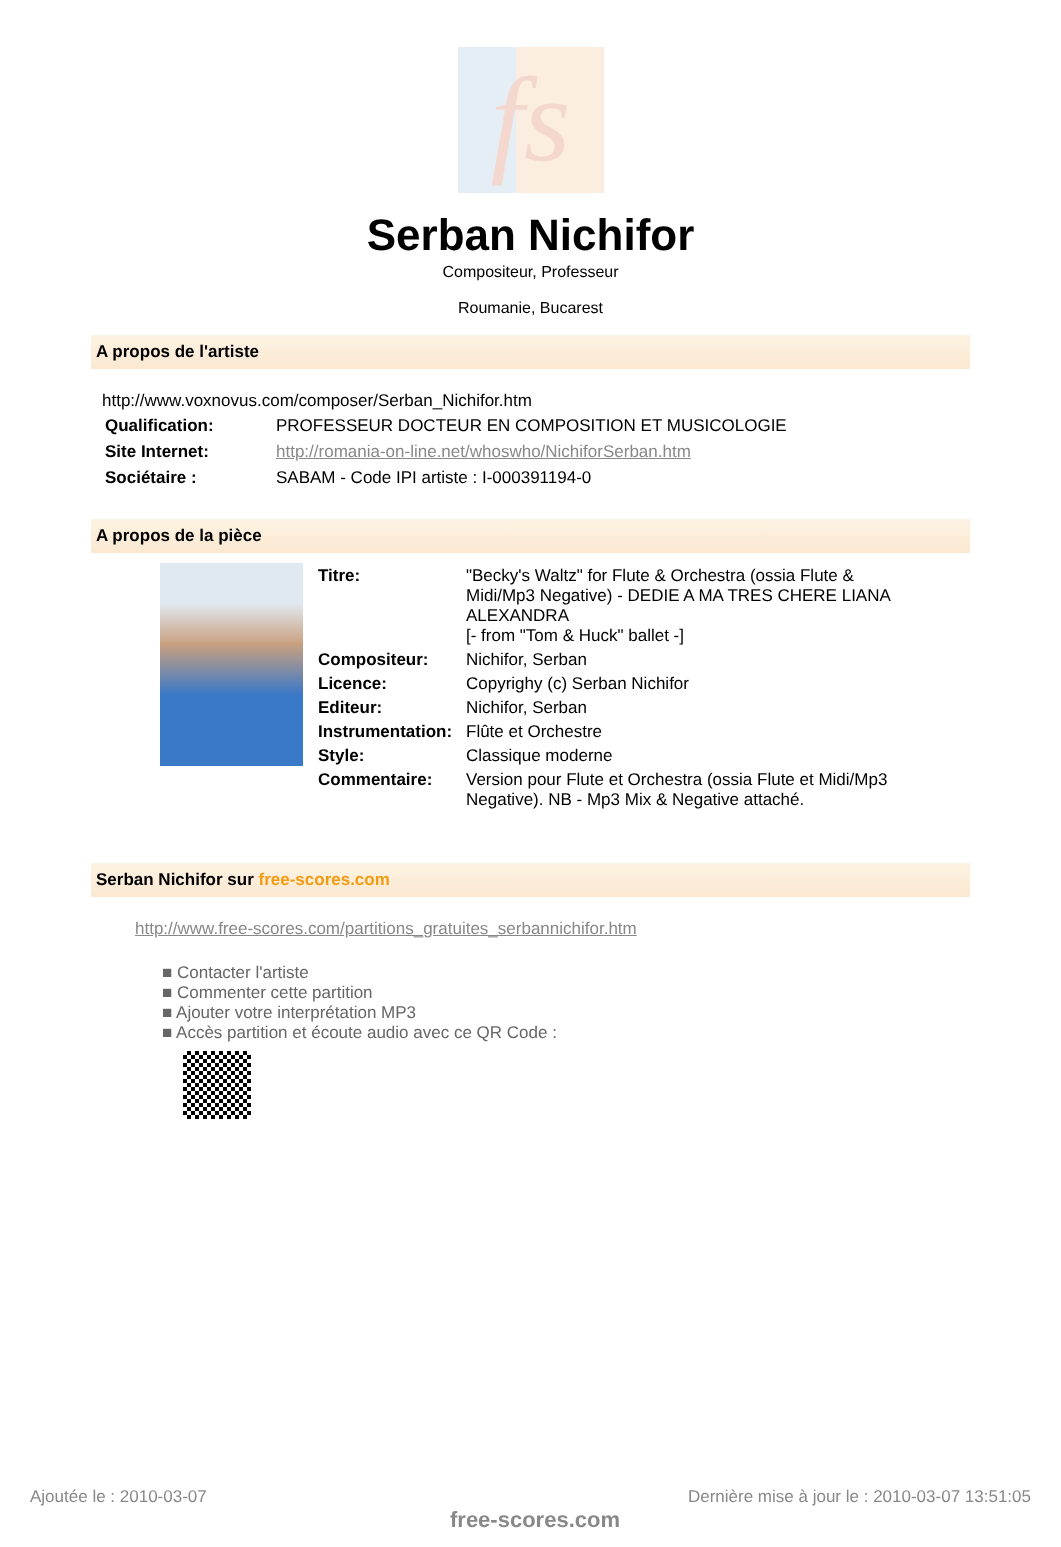fs
Serban Nichifor
Compositeur, Professeur
Roumanie, Bucarest
A propos de l'artiste
http://www.voxnovus.com/composer/Serban_Nichifor.htm
| Qualification: | PROFESSEUR DOCTEUR EN COMPOSITION ET MUSICOLOGIE |
| Site Internet: | http://romania-on-line.net/whoswho/NichiforSerban.htm |
| Sociétaire : | SABAM - Code IPI artiste : I-000391194-0 |
A propos de la pièce
| Titre: | "Becky's Waltz" for Flute & Orchestra (ossia Flute & Midi/Mp3 Negative) - DEDIE A MA TRES CHERE LIANA ALEXANDRA [- from "Tom & Huck" ballet -] |
| Compositeur: | Nichifor, Serban |
| Licence: | Copyrighy (c) Serban Nichifor |
| Editeur: | Nichifor, Serban |
| Instrumentation: | Flûte et Orchestre |
| Style: | Classique moderne |
| Commentaire: | Version pour Flute et Orchestra (ossia Flute et Midi/Mp3 Negative). NB - Mp3 Mix & Negative attaché. |
Serban Nichifor sur free-scores.com
http://www.free-scores.com/partitions_gratuites_serbannichifor.htm
■ Contacter l'artiste
■ Commenter cette partition
■ Ajouter votre interprétation MP3
■ Accès partition et écoute audio avec ce QR Code :
Ajoutée le : 2010-03-07
free-scores.com
Dernière mise à jour le : 2010-03-07 13:51:05